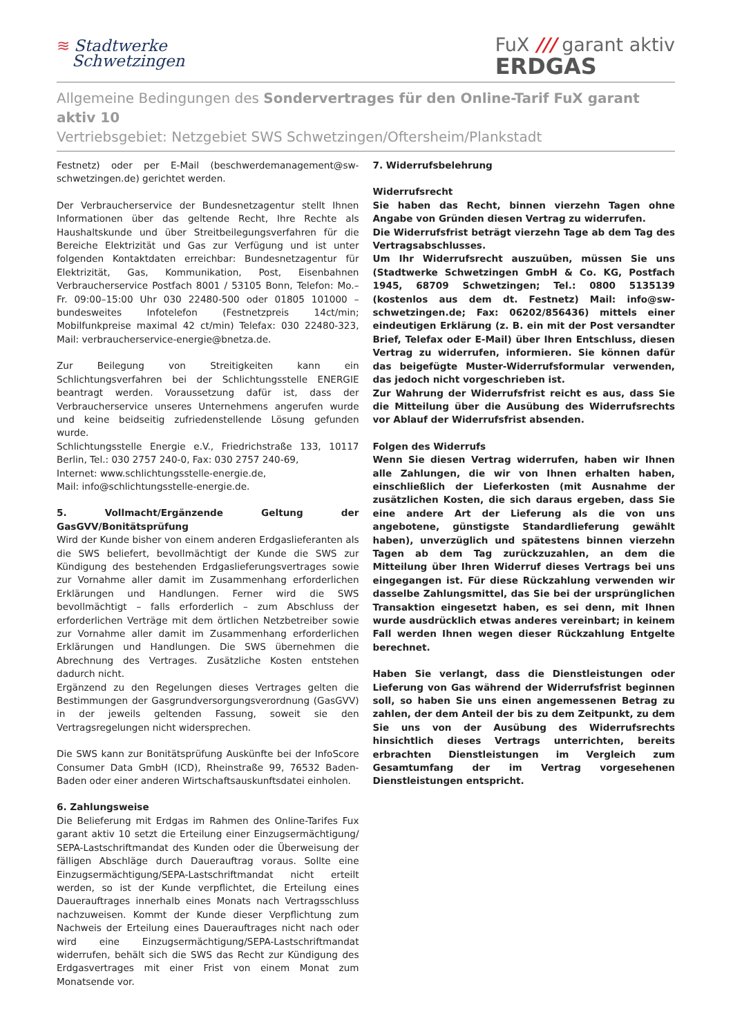≋ Stadtwerke
Schwetzingen
FuX /// garant aktiv
ERDGAS
Allgemeine Bedingungen des Sondervertrages für den Online-Tarif FuX garant aktiv 10
Vertriebsgebiet: Netzgebiet SWS Schwetzingen/Oftersheim/Plankstadt
Festnetz) oder per E-Mail (beschwerdemanagement@sw-schwetzingen.de) gerichtet werden.
Der Verbraucherservice der Bundesnetzagentur stellt Ihnen Informationen über das geltende Recht, Ihre Rechte als Haushaltskunde und über Streitbeilegungsverfahren für die Bereiche Elektrizität und Gas zur Verfügung und ist unter folgenden Kontaktdaten erreichbar: Bundesnetzagentur für Elektrizität, Gas, Kommunikation, Post, Eisenbahnen Verbraucherservice Postfach 8001 / 53105 Bonn, Telefon: Mo.–Fr. 09:00–15:00 Uhr 030 22480-500 oder 01805 101000 – bundesweites Infotelefon (Festnetzpreis 14ct/min; Mobilfunkpreise maximal 42 ct/min) Telefax: 030 22480-323, Mail: verbraucherservice-energie@bnetza.de.
Zur Beilegung von Streitigkeiten kann ein Schlichtungsverfahren bei der Schlichtungsstelle ENERGIE beantragt werden. Voraussetzung dafür ist, dass der Verbraucherservice unseres Unternehmens angerufen wurde und keine beidseitig zufriedenstellende Lösung gefunden wurde.
Schlichtungsstelle Energie e.V., Friedrichstraße 133, 10117 Berlin, Tel.: 030 2757 240-0, Fax: 030 2757 240-69,
Internet: www.schlichtungsstelle-energie.de,
Mail: info@schlichtungsstelle-energie.de.
5. Vollmacht/Ergänzende Geltung der GasGVV/Bonitätsprüfung
Wird der Kunde bisher von einem anderen Erdgaslieferanten als die SWS beliefert, bevollmächtigt der Kunde die SWS zur Kündigung des bestehenden Erdgaslieferungsvertrages sowie zur Vornahme aller damit im Zusammenhang erforderlichen Erklärungen und Handlungen. Ferner wird die SWS bevollmächtigt – falls erforderlich – zum Abschluss der erforderlichen Verträge mit dem örtlichen Netzbetreiber sowie zur Vornahme aller damit im Zusammenhang erforderlichen Erklärungen und Handlungen. Die SWS übernehmen die Abrechnung des Vertrages. Zusätzliche Kosten entstehen dadurch nicht.
Ergänzend zu den Regelungen dieses Vertrages gelten die Bestimmungen der Gasgrundversorgungsverordnung (GasGVV) in der jeweils geltenden Fassung, soweit sie den Vertragsregelungen nicht widersprechen.
Die SWS kann zur Bonitätsprüfung Auskünfte bei der InfoScore Consumer Data GmbH (ICD), Rheinstraße 99, 76532 Baden-Baden oder einer anderen Wirtschaftsauskunftsdatei einholen.
6. Zahlungsweise
Die Belieferung mit Erdgas im Rahmen des Online-Tarifes Fux garant aktiv 10 setzt die Erteilung einer Einzugsermächtigung/ SEPA-Lastschriftmandat des Kunden oder die Überweisung der fälligen Abschläge durch Dauerauftrag voraus. Sollte eine Einzugsermächtigung/SEPA-Lastschriftmandat nicht erteilt werden, so ist der Kunde verpflichtet, die Erteilung eines Dauerauftrages innerhalb eines Monats nach Vertragsschluss nachzuweisen. Kommt der Kunde dieser Verpflichtung zum Nachweis der Erteilung eines Dauerauftrages nicht nach oder wird eine Einzugsermächtigung/SEPA-Lastschriftmandat widerrufen, behält sich die SWS das Recht zur Kündigung des Erdgasvertrages mit einer Frist von einem Monat zum Monatsende vor.
7. Widerrufsbelehrung
Widerrufsrecht
Sie haben das Recht, binnen vierzehn Tagen ohne Angabe von Gründen diesen Vertrag zu widerrufen.
Die Widerrufsfrist beträgt vierzehn Tage ab dem Tag des Vertragsabschlusses.
Um Ihr Widerrufsrecht auszuüben, müssen Sie uns (Stadtwerke Schwetzingen GmbH & Co. KG, Postfach 1945, 68709 Schwetzingen; Tel.: 0800 5135139 (kostenlos aus dem dt. Festnetz) Mail: info@sw-schwetzingen.de; Fax: 06202/856436) mittels einer eindeutigen Erklärung (z. B. ein mit der Post versandter Brief, Telefax oder E-Mail) über Ihren Entschluss, diesen Vertrag zu widerrufen, informieren. Sie können dafür das beigefügte Muster-Widerrufsformular verwenden, das jedoch nicht vorgeschrieben ist.
Zur Wahrung der Widerrufsfrist reicht es aus, dass Sie die Mitteilung über die Ausübung des Widerrufsrechts vor Ablauf der Widerrufsfrist absenden.
Folgen des Widerrufs
Wenn Sie diesen Vertrag widerrufen, haben wir Ihnen alle Zahlungen, die wir von Ihnen erhalten haben, einschließlich der Lieferkosten (mit Ausnahme der zusätzlichen Kosten, die sich daraus ergeben, dass Sie eine andere Art der Lieferung als die von uns angebotene, günstigste Standardlieferung gewählt haben), unverzüglich und spätestens binnen vierzehn Tagen ab dem Tag zurückzuzahlen, an dem die Mitteilung über Ihren Widerruf dieses Vertrags bei uns eingegangen ist. Für diese Rückzahlung verwenden wir dasselbe Zahlungsmittel, das Sie bei der ursprünglichen Transaktion eingesetzt haben, es sei denn, mit Ihnen wurde ausdrücklich etwas anderes vereinbart; in keinem Fall werden Ihnen wegen dieser Rückzahlung Entgelte berechnet.
Haben Sie verlangt, dass die Dienstleistungen oder Lieferung von Gas während der Widerrufsfrist beginnen soll, so haben Sie uns einen angemessenen Betrag zu zahlen, der dem Anteil der bis zu dem Zeitpunkt, zu dem Sie uns von der Ausübung des Widerrufsrechts hinsichtlich dieses Vertrags unterrichten, bereits erbrachten Dienstleistungen im Vergleich zum Gesamtumfang der im Vertrag vorgesehenen Dienstleistungen entspricht.